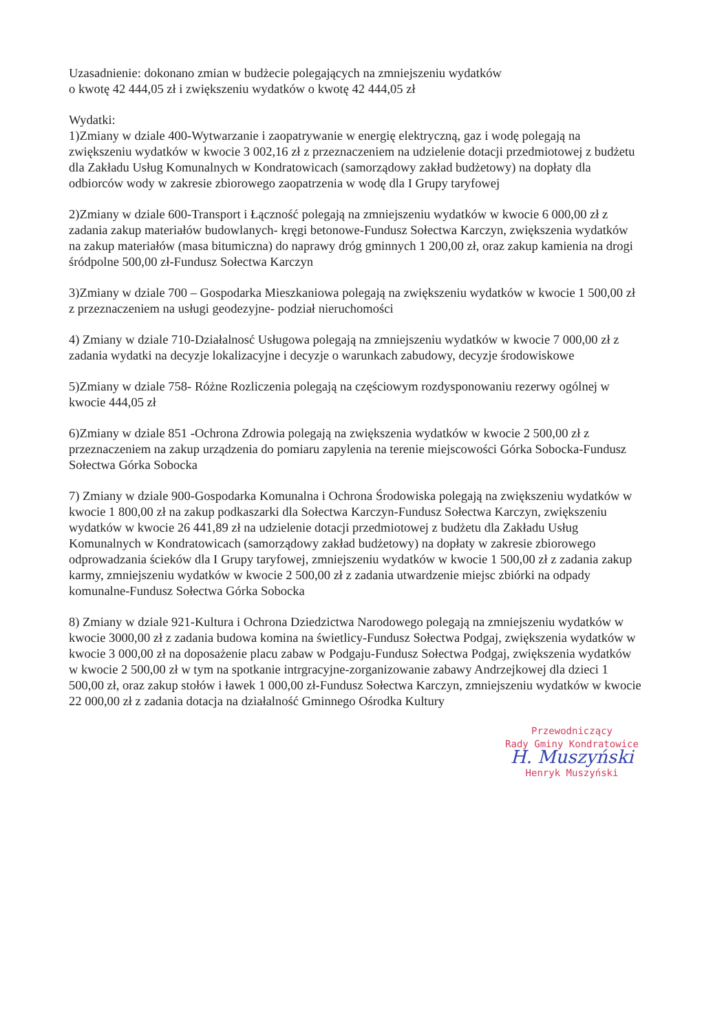Uzasadnienie: dokonano zmian w budżecie polegających na zmniejszeniu wydatków
o kwotę 42 444,05 zł i zwiększeniu wydatków o kwotę 42 444,05 zł
Wydatki:
1)Zmiany w dziale 400-Wytwarzanie i zaopatrywanie w energię elektryczną, gaz i wodę polegają na zwiększeniu wydatków w kwocie 3 002,16 zł z przeznaczeniem na udzielenie dotacji przedmiotowej z budżetu dla Zakładu Usług Komunalnych w Kondratowicach (samorządowy zakład budżetowy) na dopłaty dla odbiorców wody w zakresie zbiorowego zaopatrzenia w wodę dla I Grupy taryfowej
2)Zmiany w dziale 600-Transport i Łączność polegają na zmniejszeniu wydatków w kwocie 6 000,00 zł z zadania zakup materiałów budowlanych- kręgi betonowe-Fundusz Sołectwa Karczyn, zwiększenia wydatków na zakup materiałów (masa bitumiczna) do naprawy dróg gminnych 1 200,00 zł, oraz zakup kamienia na drogi śródpolne 500,00 zł-Fundusz Sołectwa Karczyn
3)Zmiany w dziale 700 – Gospodarka Mieszkaniowa polegają na zwiększeniu wydatków w kwocie 1 500,00 zł z przeznaczeniem na usługi geodezyjne- podział nieruchomości
4) Zmiany w dziale 710-Działalnosć Usługowa polegają na zmniejszeniu wydatków w kwocie 7 000,00 zł z zadania wydatki na decyzje lokalizacyjne i decyzje o warunkach zabudowy, decyzje środowiskowe
5)Zmiany w dziale 758- Różne Rozliczenia polegają na częściowym rozdysponowaniu rezerwy ogólnej w kwocie 444,05 zł
6)Zmiany w dziale 851 -Ochrona Zdrowia polegają na zwiększenia wydatków w kwocie 2 500,00 zł z przeznaczeniem na zakup urządzenia do pomiaru zapylenia na terenie miejscowości Górka Sobocka-Fundusz Sołectwa Górka Sobocka
7) Zmiany w dziale 900-Gospodarka Komunalna i Ochrona Środowiska polegają na zwiększeniu wydatków w kwocie 1 800,00 zł na zakup podkaszarki dla Sołectwa Karczyn-Fundusz Sołectwa Karczyn, zwiększeniu wydatków w kwocie 26 441,89 zł na udzielenie dotacji przedmiotowej z budżetu dla Zakładu Usług Komunalnych w Kondratowicach (samorządowy zakład budżetowy) na dopłaty w zakresie zbiorowego odprowadzania ścieków dla I Grupy taryfowej, zmniejszeniu wydatków w kwocie 1 500,00 zł z zadania zakup karmy, zmniejszeniu wydatków w kwocie 2 500,00 zł z zadania utwardzenie miejsc zbiórki na odpady komunalne-Fundusz Sołectwa Górka Sobocka
8) Zmiany w dziale 921-Kultura i Ochrona Dziedzictwa Narodowego polegają na zmniejszeniu wydatków w kwocie 3000,00 zł z zadania budowa komina na świetlicy-Fundusz Sołectwa Podgaj, zwiększenia wydatków w kwocie 3 000,00 zł na doposażenie placu zabaw w Podgaju-Fundusz Sołectwa Podgaj, zwiększenia wydatków w kwocie 2 500,00 zł w tym na spotkanie intrgracyjne-zorganizowanie zabawy Andrzejkowej dla dzieci 1 500,00 zł, oraz zakup stołów i ławek 1 000,00 zł-Fundusz Sołectwa Karczyn, zmniejszeniu wydatków w kwocie 22 000,00 zł z zadania dotacja na działalność Gminnego Ośrodka Kultury
Przewodniczący
Rady Gminy Kondratowice
H. Muszyński
Henryk Muszyński